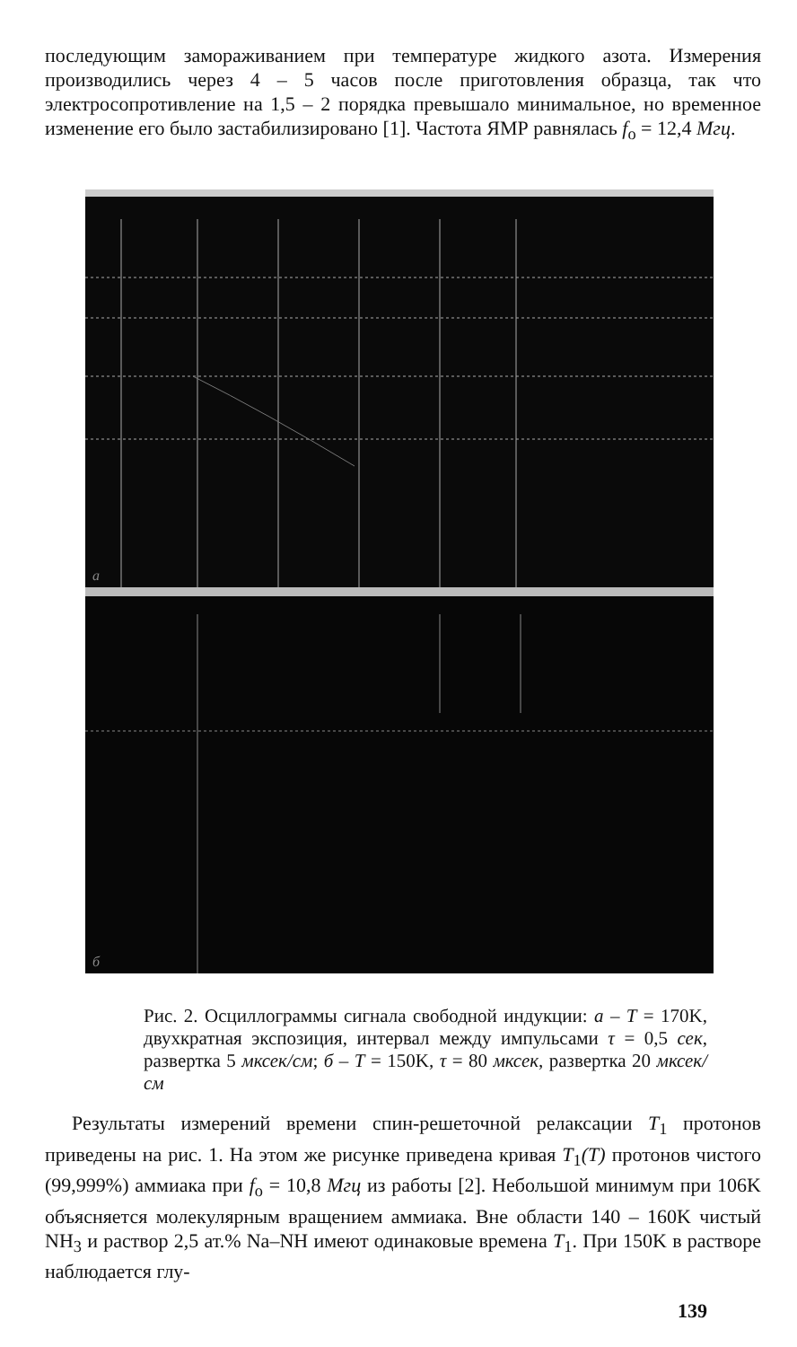последующим замораживанием при температуре жидкого азота. Измерения производились через 4 – 5 часов после приготовления образца, так что электросопротивление на 1,5 – 2 порядка превышало минимальное, но временное изменение его было застабилизировано [1]. Частота ЯМР равнялась f<sub>o</sub> = 12,4 Мгц.
a
б
Рис. 2. Осциллограммы сигнала свободной индукции: а – T = 170K, двухкратная экспозиция, интервал между импульсами τ = 0,5 сек, развертка 5 мксек/см; б – T = 150K, τ = 80 мксек, развертка 20 мксек/см
Результаты измерений времени спин-решеточной релаксации T<sub>1</sub> протонов приведены на рис. 1. На этом же рисунке приведена кривая T<sub>1</sub>(T) протонов чистого (99,999%) аммиака при f<sub>o</sub> = 10,8 Мгц из работы [2]. Небольшой минимум при 106K объясняется молекулярным вращением аммиака. Вне области 140 – 160K чистый NH<sub>3</sub> и раствор 2,5 ат.% Na–NH имеют одинаковые времена T<sub>1</sub>. При 150K в растворе наблюдается глу-
139